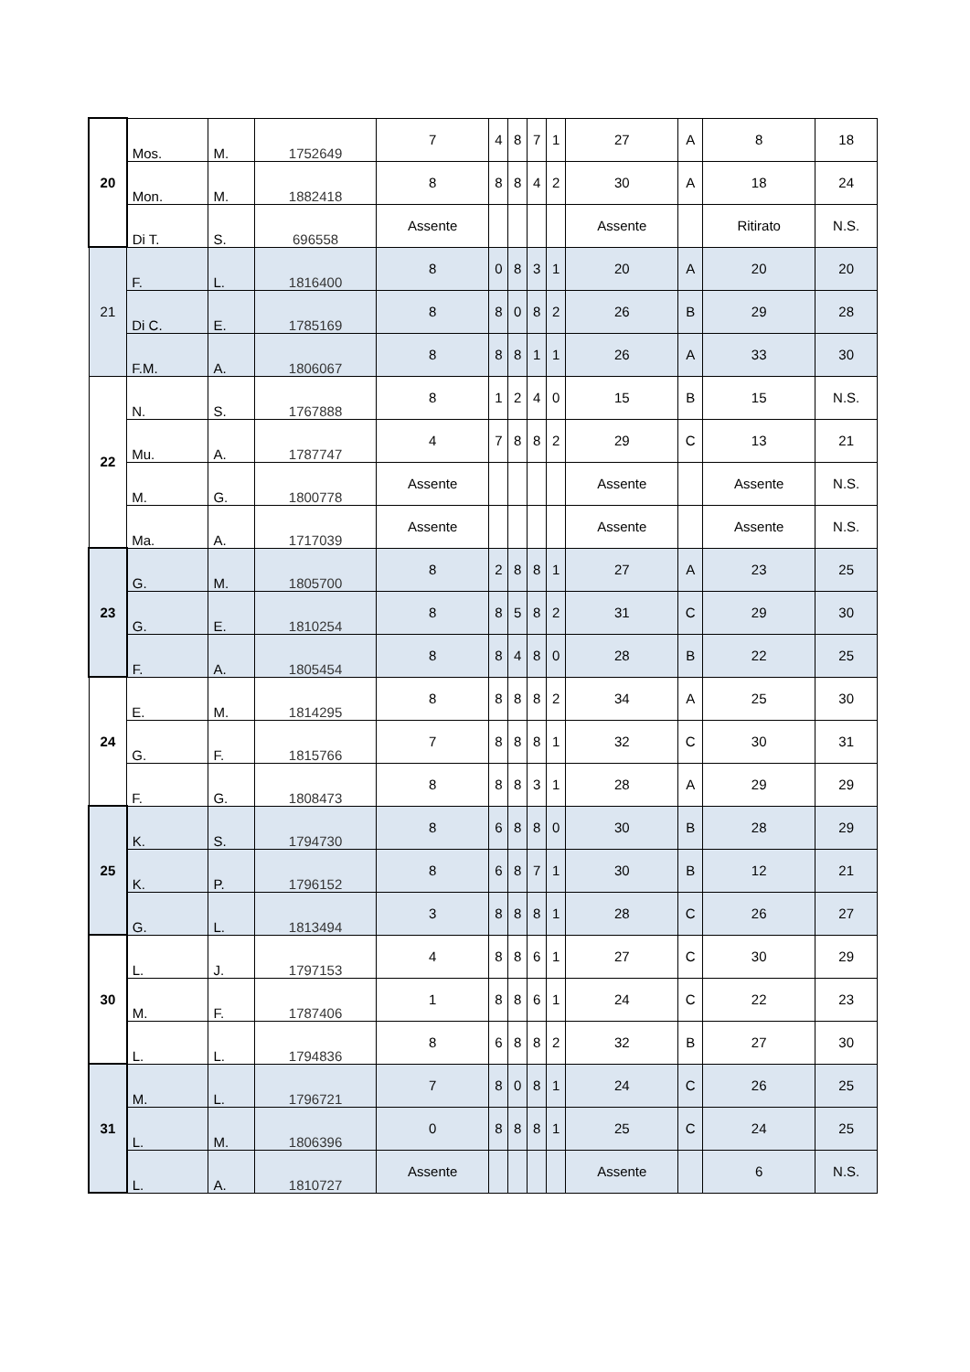| 20 | Mos. | M. | 1752649 | 7 | 4 | 8 | 7 | 1 | 27 | A | 8 | 18 |
| | Mon. | M. | 1882418 | 8 | 8 | 8 | 4 | 2 | 30 | A | 18 | 24 |
| | Di T. | S. | 696558 | Assente | | | | | Assente | | Ritirato | N.S. |
| 21 | F. | L. | 1816400 | 8 | 0 | 8 | 3 | 1 | 20 | A | 20 | 20 |
| | Di C. | E. | 1785169 | 8 | 8 | 0 | 8 | 2 | 26 | B | 29 | 28 |
| | F.M. | A. | 1806067 | 8 | 8 | 8 | 1 | 1 | 26 | A | 33 | 30 |
| 22 | N. | S. | 1767888 | 8 | 1 | 2 | 4 | 0 | 15 | B | 15 | N.S. |
| | Mu. | A. | 1787747 | 4 | 7 | 8 | 8 | 2 | 29 | C | 13 | 21 |
| | M. | G. | 1800778 | Assente | | | | | Assente | | Assente | N.S. |
| | Ma. | A. | 1717039 | Assente | | | | | Assente | | Assente | N.S. |
| 23 | G. | M. | 1805700 | 8 | 2 | 8 | 8 | 1 | 27 | A | 23 | 25 |
| | G. | E. | 1810254 | 8 | 8 | 5 | 8 | 2 | 31 | C | 29 | 30 |
| | F. | A. | 1805454 | 8 | 8 | 4 | 8 | 0 | 28 | B | 22 | 25 |
| 24 | E. | M. | 1814295 | 8 | 8 | 8 | 8 | 2 | 34 | A | 25 | 30 |
| | G. | F. | 1815766 | 7 | 8 | 8 | 8 | 1 | 32 | C | 30 | 31 |
| | F. | G. | 1808473 | 8 | 8 | 8 | 3 | 1 | 28 | A | 29 | 29 |
| 25 | K. | S. | 1794730 | 8 | 6 | 8 | 8 | 0 | 30 | B | 28 | 29 |
| | K. | P. | 1796152 | 8 | 6 | 8 | 7 | 1 | 30 | B | 12 | 21 |
| | G. | L. | 1813494 | 3 | 8 | 8 | 8 | 1 | 28 | C | 26 | 27 |
| 30 | L. | J. | 1797153 | 4 | 8 | 8 | 6 | 1 | 27 | C | 30 | 29 |
| | M. | F. | 1787406 | 1 | 8 | 8 | 6 | 1 | 24 | C | 22 | 23 |
| | L. | L. | 1794836 | 8 | 6 | 8 | 8 | 2 | 32 | B | 27 | 30 |
| 31 | M. | L. | 1796721 | 7 | 8 | 0 | 8 | 1 | 24 | C | 26 | 25 |
| | L. | M. | 1806396 | 0 | 8 | 8 | 8 | 1 | 25 | C | 24 | 25 |
| | L. | A. | 1810727 | Assente | | | | | Assente | | 6 | N.S. |